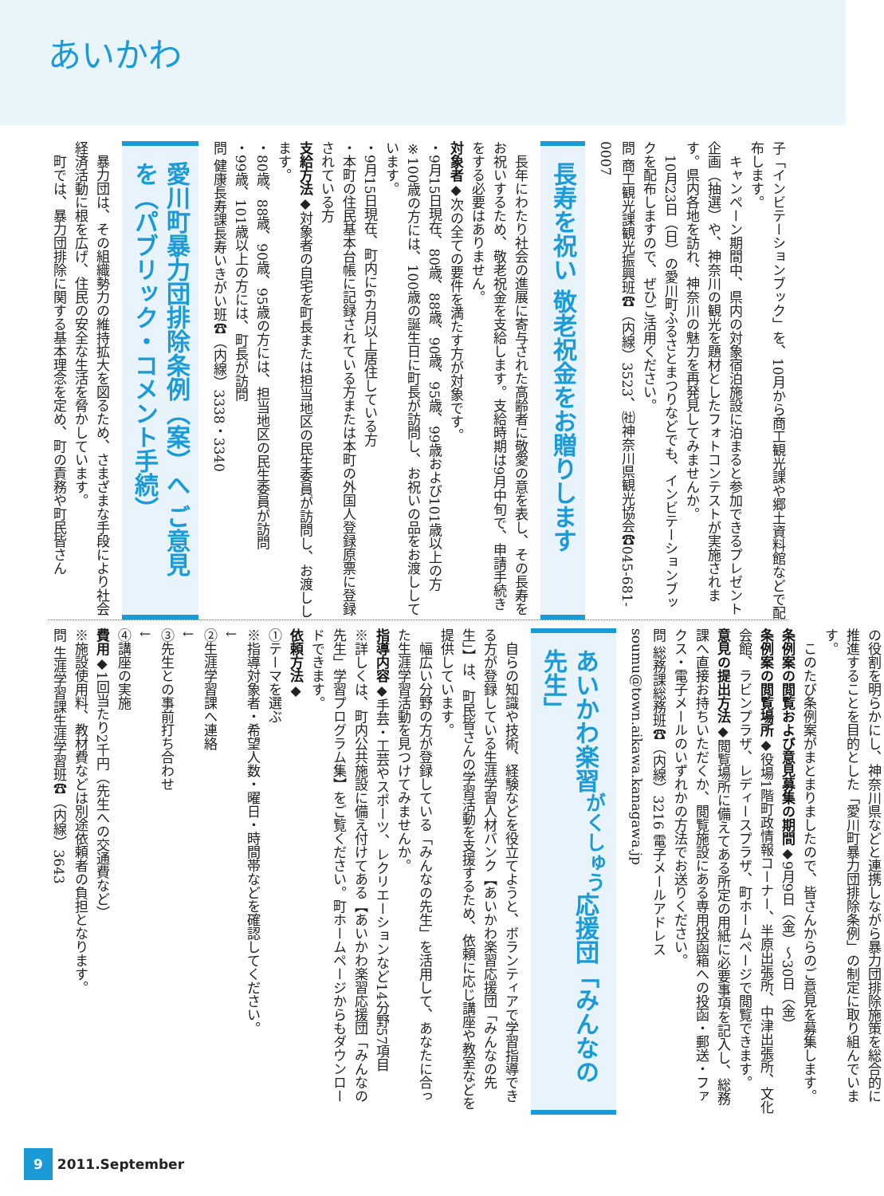あいかわ
子「インビテーションブック」を、10月から商工観光課や郷土資料館などで配布します。
　キャンペーン期間中、県内の対象宿泊施設に泊まると参加できるプレゼント企画（抽選）や、神奈川の観光を題材としたフォトコンテストが実施されます。県内各地を訪れ、神奈川の魅力を再発見してみませんか。
　10月23日（日）の愛川町ふるさとまつりなどでも、インビテーションブックを配布しますので、ぜひご活用ください。
問 商工観光課観光振興班☎（内線）3523、㈳神奈川県観光協会☎045-681-0007
長寿を祝い 敬老祝金をお贈りします
　長年にわたり社会の進展に寄与された高齢者に敬愛の意を表し、その長寿をお祝いするため、敬老祝金を支給します。支給時期は9月中旬で、申請手続きをする必要はありません。
対象者◆次の全ての要件を満たす方が対象です。
・9月15日現在、80歳、88歳、90歳、95歳、99歳および101歳以上の方
※100歳の方には、100歳の誕生日に町長が訪問し、お祝いの品をお渡ししています。
・9月15日現在、町内に6カ月以上居住している方
・本町の住民基本台帳に記録されている方または本町の外国人登録原票に登録されている方
支給方法◆対象者の自宅を町長または担当地区の民生委員が訪問し、お渡しします。
・80歳、88歳、90歳、95歳の方には、担当地区の民生委員が訪問
・99歳、101歳以上の方には、町長が訪問
問 健康長寿課長寿いきがい班☎（内線）3338・3340
愛川町暴力団排除条例（案）へ ご意見を（パブリック・コメント手続）
　暴力団は、その組織勢力の維持拡大を図るため、さまざまな手段により社会経済活動に根を広げ、住民の安全な生活を脅かしています。
　町では、暴力団排除に関する基本理念を定め、町の責務や町民皆さん
の役割を明らかにし、神奈川県などと連携しながら暴力団排除施策を総合的に推進することを目的とした「愛川町暴力団排除条例」の制定に取り組んでいます。
　このたび条例案がまとまりましたので、皆さんからのご意見を募集します。
条例案の閲覧および意見募集の期間◆9月9日（金）～30日（金）
条例案の閲覧場所◆役場1階町政情報コーナー、半原出張所、中津出張所、文化会館、ラビンプラザ、レディースプラザ、町ホームページで閲覧できます。
意見の提出方法◆閲覧場所に備えてある所定の用紙に必要事項を記入し、総務課へ直接お持ちいただくか、閲覧施設にある専用投函箱への投函・郵送・ファクス・電子メールのいずれかの方法でお送りください。
問 総務課総務班☎（内線）3216 電子メールアドレス soumu@town.aikawa.kanagawa.jp
あいかわ楽習<sup>がくしゅう</sup>応援団「みんなの先生」
　自らの知識や技術、経験などを役立てようと、ボランティアで学習指導できる方が登録している生涯学習人材バンク【あいかわ楽習応援団「みんなの先生」】は、町民皆さんの学習活動を支援するため、依頼に応じ講座や教室などを提供しています。
　幅広い分野の方が登録している「みんなの先生」を活用して、あなたに合った生涯学習活動を見つけてみませんか。
指導内容◆手芸・工芸やスポーツ、レクリエーションなど14分野57項目
※詳しくは、町内公共施設に備え付けてある【あいかわ楽習応援団「みんなの先生」学習プログラム集】をご覧ください。町ホームページからもダウンロードできます。
依頼方法◆
①テーマを選ぶ
※指導対象者・希望人数・曜日・時間帯などを確認してください。
↓
②生涯学習課へ連絡
↓
③先生との事前打ち合わせ
↓
④講座の実施
費用◆1回当たり2千円（先生への交通費など）
※施設使用料、教材費などは別途依頼者の負担となります。
問 生涯学習課生涯学習班☎（内線）3643
9 2011.September